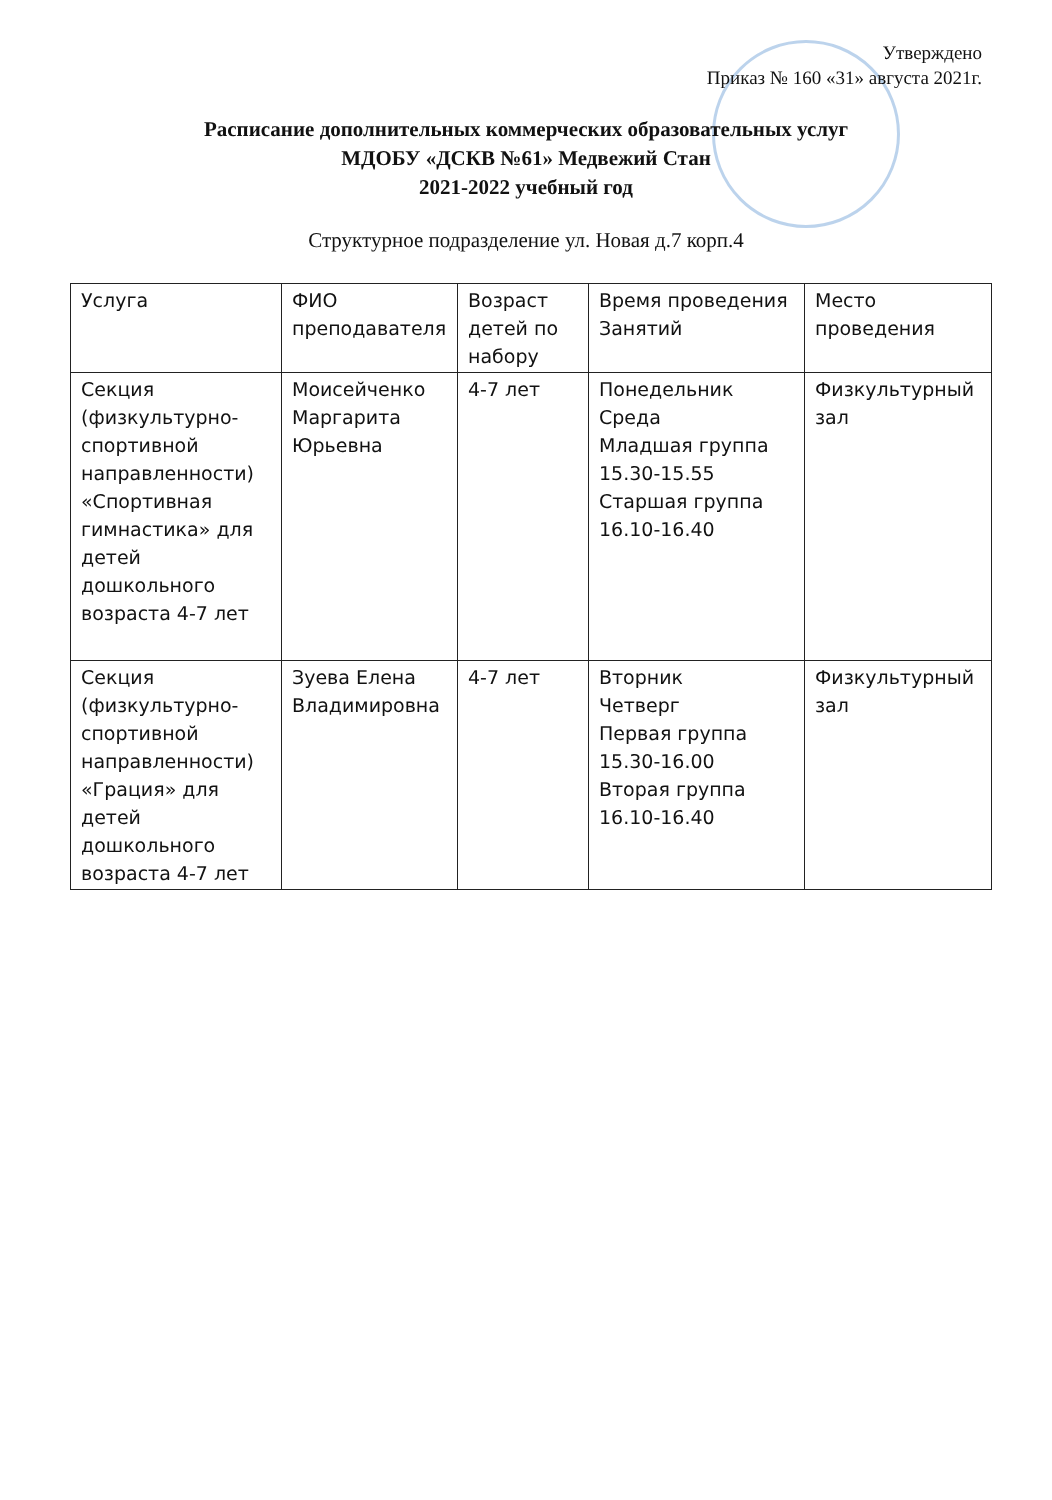Утверждено
Приказ № 160 «31» августа 2021г.
Расписание дополнительных коммерческих образовательных услуг
МДОБУ «ДСКВ №61» Медвежий Стан
2021-2022 учебный год
Структурное подразделение ул. Новая д.7 корп.4
| Услуга | ФИО преподавателя | Возраст детей по набору | Время проведения Занятий | Место проведения |
| --- | --- | --- | --- | --- |
| Секция (физкультурно-спортивной направленности) «Спортивная гимнастика» для детей дошкольного возраста 4-7 лет | Моисейченко Маргарита Юрьевна | 4-7 лет | Понедельник Среда Младшая группа 15.30-15.55 Старшая группа 16.10-16.40 | Физкультурный зал |
| Секция (физкультурно-спортивной направленности) «Грация» для детей дошкольного возраста 4-7 лет | Зуева Елена Владимировна | 4-7 лет | Вторник Четверг Первая группа 15.30-16.00 Вторая группа 16.10-16.40 | Физкультурный зал |